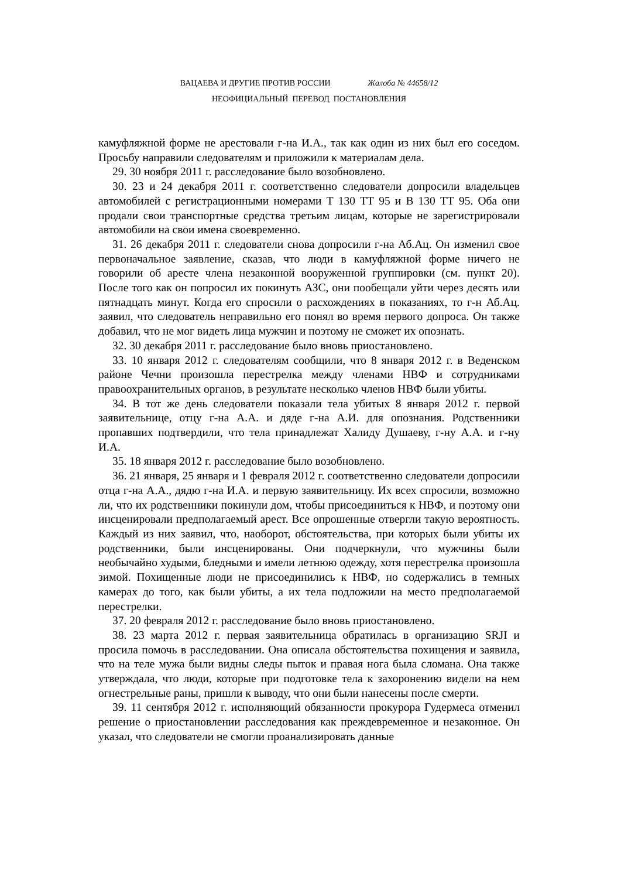ВАЦАЕВА И ДРУГИЕ ПРОТИВ РОССИИ Жалоба № 44658/12
НЕОФИЦИАЛЬНЫЙ ПЕРЕВОД ПОСТАНОВЛЕНИЯ
камуфляжной форме не арестовали г-на И.А., так как один из них был его соседом. Просьбу направили следователям и приложили к материалам дела.
29. 30 ноября 2011 г. расследование было возобновлено.
30. 23 и 24 декабря 2011 г. соответственно следователи допросили владельцев автомобилей с регистрационными номерами Т 130 ТТ 95 и В 130 ТТ 95. Оба они продали свои транспортные средства третьим лицам, которые не зарегистрировали автомобили на свои имена своевременно.
31. 26 декабря 2011 г. следователи снова допросили г-на Аб.Ац. Он изменил свое первоначальное заявление, сказав, что люди в камуфляжной форме ничего не говорили об аресте члена незаконной вооруженной группировки (см. пункт 20). После того как он попросил их покинуть АЗС, они пообещали уйти через десять или пятнадцать минут. Когда его спросили о расхождениях в показаниях, то г-н Аб.Ац. заявил, что следователь неправильно его понял во время первого допроса. Он также добавил, что не мог видеть лица мужчин и поэтому не сможет их опознать.
32. 30 декабря 2011 г. расследование было вновь приостановлено.
33. 10 января 2012 г. следователям сообщили, что 8 января 2012 г. в Веденском районе Чечни произошла перестрелка между членами НВФ и сотрудниками правоохранительных органов, в результате несколько членов НВФ были убиты.
34. В тот же день следователи показали тела убитых 8 января 2012 г. первой заявительнице, отцу г-на А.А. и дяде г-на А.И. для опознания. Родственники пропавших подтвердили, что тела принадлежат Халиду Душаеву, г-ну А.А. и г-ну И.А.
35. 18 января 2012 г. расследование было возобновлено.
36. 21 января, 25 января и 1 февраля 2012 г. соответственно следователи допросили отца г-на А.А., дядю г-на И.А. и первую заявительницу. Их всех спросили, возможно ли, что их родственники покинули дом, чтобы присоединиться к НВФ, и поэтому они инсценировали предполагаемый арест. Все опрошенные отвергли такую вероятность. Каждый из них заявил, что, наоборот, обстоятельства, при которых были убиты их родственники, были инсценированы. Они подчеркнули, что мужчины были необычайно худыми, бледными и имели летнюю одежду, хотя перестрелка произошла зимой. Похищенные люди не присоединились к НВФ, но содержались в темных камерах до того, как были убиты, а их тела подложили на место предполагаемой перестрелки.
37. 20 февраля 2012 г. расследование было вновь приостановлено.
38. 23 марта 2012 г. первая заявительница обратилась в организацию SRJI и просила помочь в расследовании. Она описала обстоятельства похищения и заявила, что на теле мужа были видны следы пыток и правая нога была сломана. Она также утверждала, что люди, которые при подготовке тела к захоронению видели на нем огнестрельные раны, пришли к выводу, что они были нанесены после смерти.
39. 11 сентября 2012 г. исполняющий обязанности прокурора Гудермеса отменил решение о приостановлении расследования как преждевременное и незаконное. Он указал, что следователи не смогли проанализировать данные